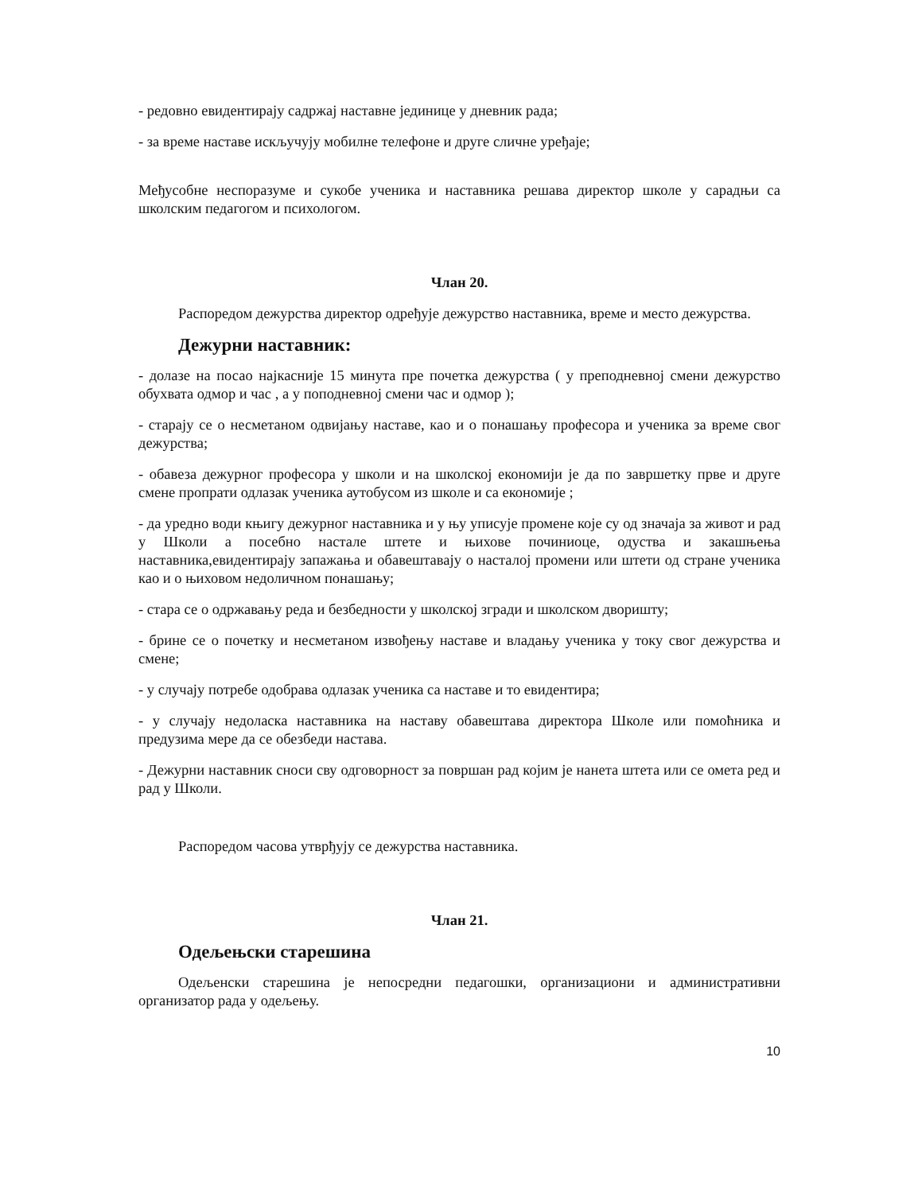- редовно евидентирају садржај наставне јединице у дневник рада;
- за време наставе искључују мобилне телефоне и друге сличне уређаје;
Међусобне неспоразуме и сукобе ученика и наставника решава директор школе у сарадњи са школским педагогом и психологом.
Члан 20.
Распоредом дежурства директор одређује дежурство наставника, време и место дежурства.
Дежурни наставник:
- долазе на посао најкасније 15 минута пре почетка дежурства ( у преподневној смени дежурство обухвата одмор и час , а у поподневној смени час и одмор );
- старају се о несметаном одвијању наставе, као и о понашању професора и ученика за време свог дежурства;
- обавеза дежурног професора у школи и на школској економији је да по завршетку прве и друге смене пропрати одлазак ученика аутобусом из школе и са економије ;
- да уредно води књигу дежурног наставника и у њу уписује промене које су од значаја за живот и рад у Школи а посебно настале штете и њихове починиоце, одуства и закашњења наставника,евидентирају запажања и обавештавају о насталој промени или штети од стране ученика као и о њиховом недоличном понашању;
- стара се о одржавању реда и безбедности у школској згради и школском дворишту;
- брине се о почетку и несметаном извођењу наставе и владању ученика у току свог дежурства и смене;
- у случају потребе одобрава одлазак ученика са наставе и то евидентира;
- у случају недоласка наставника на наставу обавештава директора Школе или помоћника и предузима мере да се обезбеди настава.
- Дежурни наставник сноси сву одговорност за површан рад којим је нанета штета или се омета ред и рад у Школи.
Распоредом часова утврђују се дежурства наставника.
Члан 21.
Одељењски старешина
Одељенски старешина је непосредни педагошки, организациони и административни организатор рада у одељењу.
10